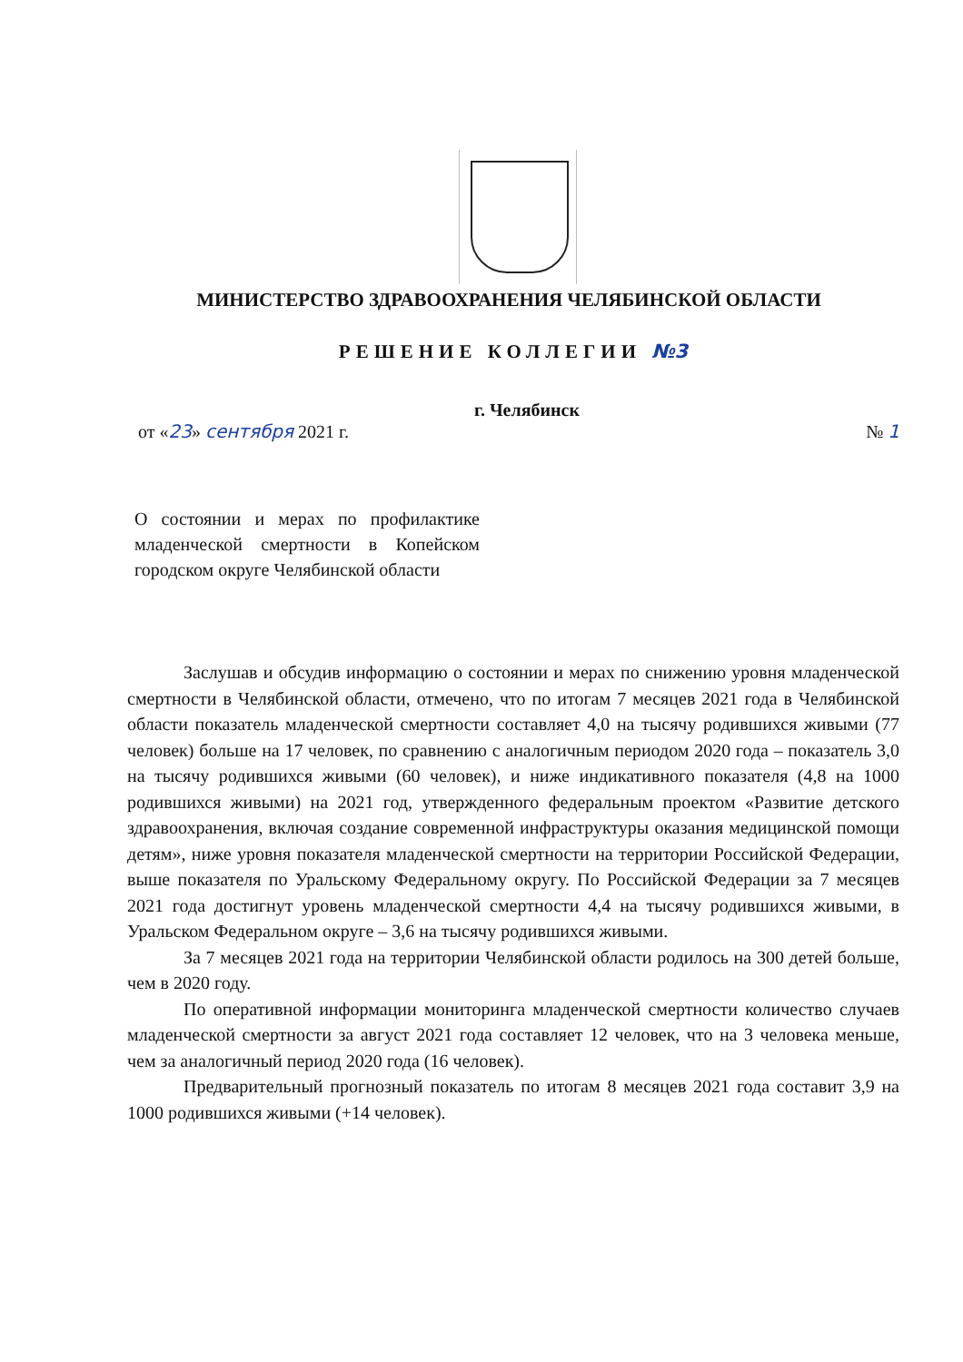МИНИСТЕРСТВО ЗДРАВООХРАНЕНИЯ ЧЕЛЯБИНСКОЙ ОБЛАСТИ
РЕШЕНИЕ КОЛЛЕГИИ №3
г. Челябинск
от «23» сентября 2021 г. № 1
О состоянии и мерах по профилактике младенческой смертности в Копейском городском округе Челябинской области
Заслушав и обсудив информацию о состоянии и мерах по снижению уровня младенческой смертности в Челябинской области, отмечено, что по итогам 7 месяцев 2021 года в Челябинской области показатель младенческой смертности составляет 4,0 на тысячу родившихся живыми (77 человек) больше на 17 человек, по сравнению с аналогичным периодом 2020 года – показатель 3,0 на тысячу родившихся живыми (60 человек), и ниже индикативного показателя (4,8 на 1000 родившихся живыми) на 2021 год, утвержденного федеральным проектом «Развитие детского здравоохранения, включая создание современной инфраструктуры оказания медицинской помощи детям», ниже уровня показателя младенческой смертности на территории Российской Федерации, выше показателя по Уральскому Федеральному округу. По Российской Федерации за 7 месяцев 2021 года достигнут уровень младенческой смертности 4,4 на тысячу родившихся живыми, в Уральском Федеральном округе – 3,6 на тысячу родившихся живыми.
За 7 месяцев 2021 года на территории Челябинской области родилось на 300 детей больше, чем в 2020 году.
По оперативной информации мониторинга младенческой смертности количество случаев младенческой смертности за август 2021 года составляет 12 человек, что на 3 человека меньше, чем за аналогичный период 2020 года (16 человек).
Предварительный прогнозный показатель по итогам 8 месяцев 2021 года составит 3,9 на 1000 родившихся живыми (+14 человек).